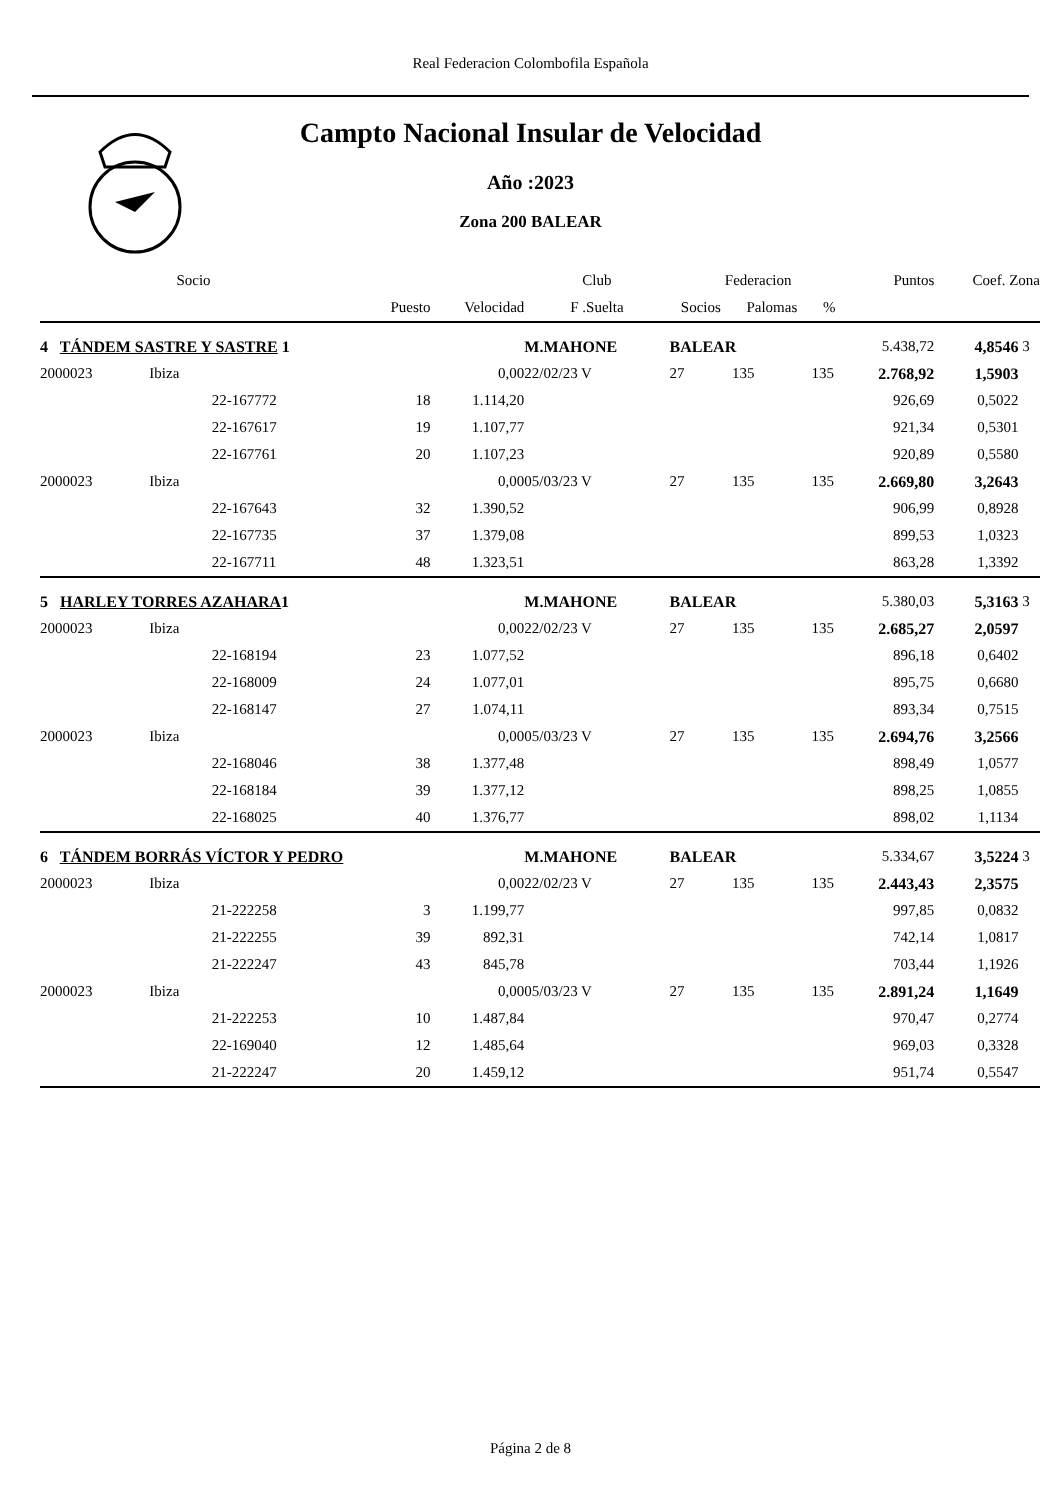Real Federacion Colombofila Española
Campto Nacional Insular de Velocidad
Año :2023
Zona 200 BALEAR
| Socio | | | | | Club | | Federacion | | | Puntos | Coef. Zona | |
| --- | --- | --- | --- | --- | --- | --- | --- | --- | --- | --- | --- | --- |
| | | | Puesto | Velocidad | F .Suelta | | Socios | Palomas | % | | | |
| 4 TÁNDEM SASTRE Y SASTRE 1 | | | | | M.MAHONE | | BALEAR | | | 5.438,72 | 4,8546 | 3 |
| 2000023 | Ibiza | | | 0,00 | 22/02/23 V | | 27 | 135 | 135 | 2.768,92 | 1,5903 | |
| | | 22-167772 | 18 | 1.114,20 | | | | | | 926,69 | 0,5022 | |
| | | 22-167617 | 19 | 1.107,77 | | | | | | 921,34 | 0,5301 | |
| | | 22-167761 | 20 | 1.107,23 | | | | | | 920,89 | 0,5580 | |
| 2000023 | Ibiza | | | 0,00 | 05/03/23 V | | 27 | 135 | 135 | 2.669,80 | 3,2643 | |
| | | 22-167643 | 32 | 1.390,52 | | | | | | 906,99 | 0,8928 | |
| | | 22-167735 | 37 | 1.379,08 | | | | | | 899,53 | 1,0323 | |
| | | 22-167711 | 48 | 1.323,51 | | | | | | 863,28 | 1,3392 | |
| 5 HARLEY TORRES AZAHARA 1 | | | | | M.MAHONE | | BALEAR | | | 5.380,03 | 5,3163 | 3 |
| 2000023 | Ibiza | | | 0,00 | 22/02/23 V | | 27 | 135 | 135 | 2.685,27 | 2,0597 | |
| | | 22-168194 | 23 | 1.077,52 | | | | | | 896,18 | 0,6402 | |
| | | 22-168009 | 24 | 1.077,01 | | | | | | 895,75 | 0,6680 | |
| | | 22-168147 | 27 | 1.074,11 | | | | | | 893,34 | 0,7515 | |
| 2000023 | Ibiza | | | 0,00 | 05/03/23 V | | 27 | 135 | 135 | 2.694,76 | 3,2566 | |
| | | 22-168046 | 38 | 1.377,48 | | | | | | 898,49 | 1,0577 | |
| | | 22-168184 | 39 | 1.377,12 | | | | | | 898,25 | 1,0855 | |
| | | 22-168025 | 40 | 1.376,77 | | | | | | 898,02 | 1,1134 | |
| 6 TÁNDEM BORRÁS VÍCTOR Y PEDRO | | | | | M.MAHONE | | BALEAR | | | 5.334,67 | 3,5224 | 3 |
| 2000023 | Ibiza | | | 0,00 | 22/02/23 V | | 27 | 135 | 135 | 2.443,43 | 2,3575 | |
| | | 21-222258 | 3 | 1.199,77 | | | | | | 997,85 | 0,0832 | |
| | | 21-222255 | 39 | 892,31 | | | | | | 742,14 | 1,0817 | |
| | | 21-222247 | 43 | 845,78 | | | | | | 703,44 | 1,1926 | |
| 2000023 | Ibiza | | | 0,00 | 05/03/23 V | | 27 | 135 | 135 | 2.891,24 | 1,1649 | |
| | | 21-222253 | 10 | 1.487,84 | | | | | | 970,47 | 0,2774 | |
| | | 22-169040 | 12 | 1.485,64 | | | | | | 969,03 | 0,3328 | |
| | | 21-222247 | 20 | 1.459,12 | | | | | | 951,74 | 0,5547 | |
Página 2 de 8